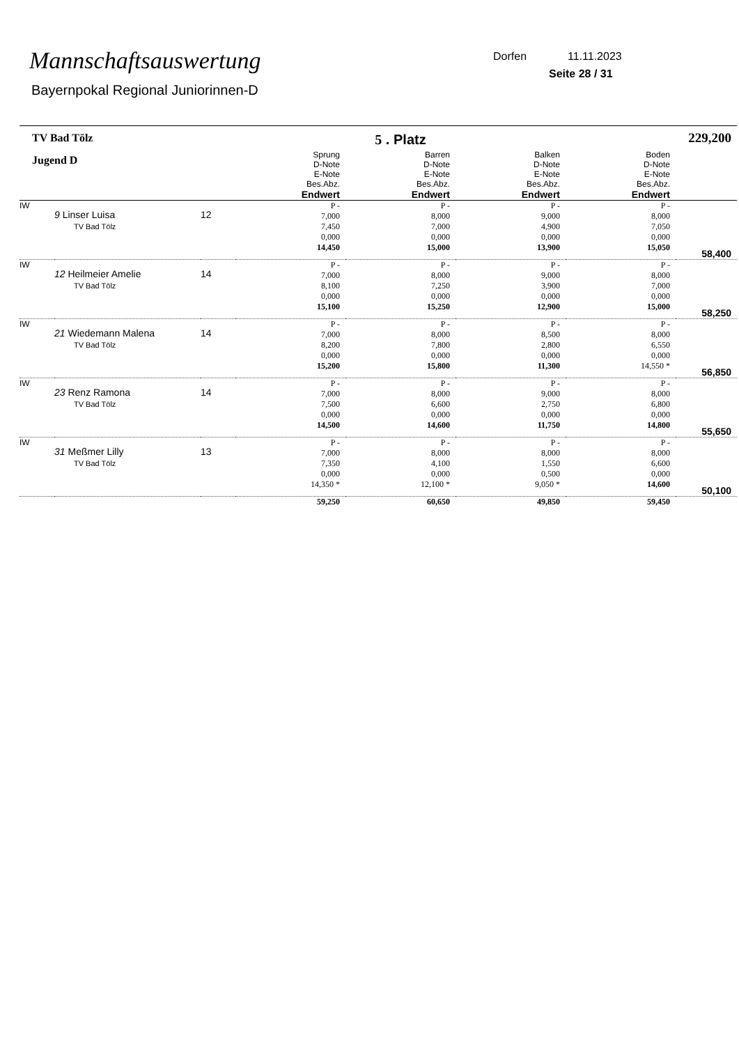Mannschaftsauswertung
Bayernpokal Regional Juniorinnen-D
Dorfen 11.11.2023
Seite 28 / 31
| TV Bad Tölz | | | 5 . Platz | | | | 229,200 |
| Jugend D | | | Sprung D-Note E-Note Bes.Abz. Endwert | Barren D-Note E-Note Bes.Abz. Endwert | Balken D-Note E-Note Bes.Abz. Endwert | Boden D-Note E-Note Bes.Abz. Endwert | |
| IW | 9 Linser Luisa TV Bad Tölz | 12 | P - 7,000 7,450 0,000 14,450 | P - 8,000 7,000 0,000 15,000 | P - 9,000 4,900 0,000 13,900 | P - 8,000 7,050 0,000 15,050 | 58,400 |
| IW | 12 Heilmeier Amelie TV Bad Tölz | 14 | P - 7,000 8,100 0,000 15,100 | P - 8,000 7,250 0,000 15,250 | P - 9,000 3,900 0,000 12,900 | P - 8,000 7,000 0,000 15,000 | 58,250 |
| IW | 21 Wiedemann Malena TV Bad Tölz | 14 | P - 7,000 8,200 0,000 15,200 | P - 8,000 7,800 0,000 15,800 | P - 8,500 2,800 0,000 11,300 | P - 8,000 6,550 0,000 14,550 * | 56,850 |
| IW | 23 Renz Ramona TV Bad Tölz | 14 | P - 7,000 7,500 0,000 14,500 | P - 8,000 6,600 0,000 14,600 | P - 9,000 2,750 0,000 11,750 | P - 8,000 6,800 0,000 14,800 | 55,650 |
| IW | 31 Meßmer Lilly TV Bad Tölz | 13 | P - 7,000 7,350 0,000 14,350 * | P - 8,000 4,100 0,000 12,100 * | P - 8,000 1,550 0,500 9,050 * | P - 8,000 6,600 0,000 14,600 | 50,100 |
| | | | 59,250 | 60,650 | 49,850 | 59,450 | |